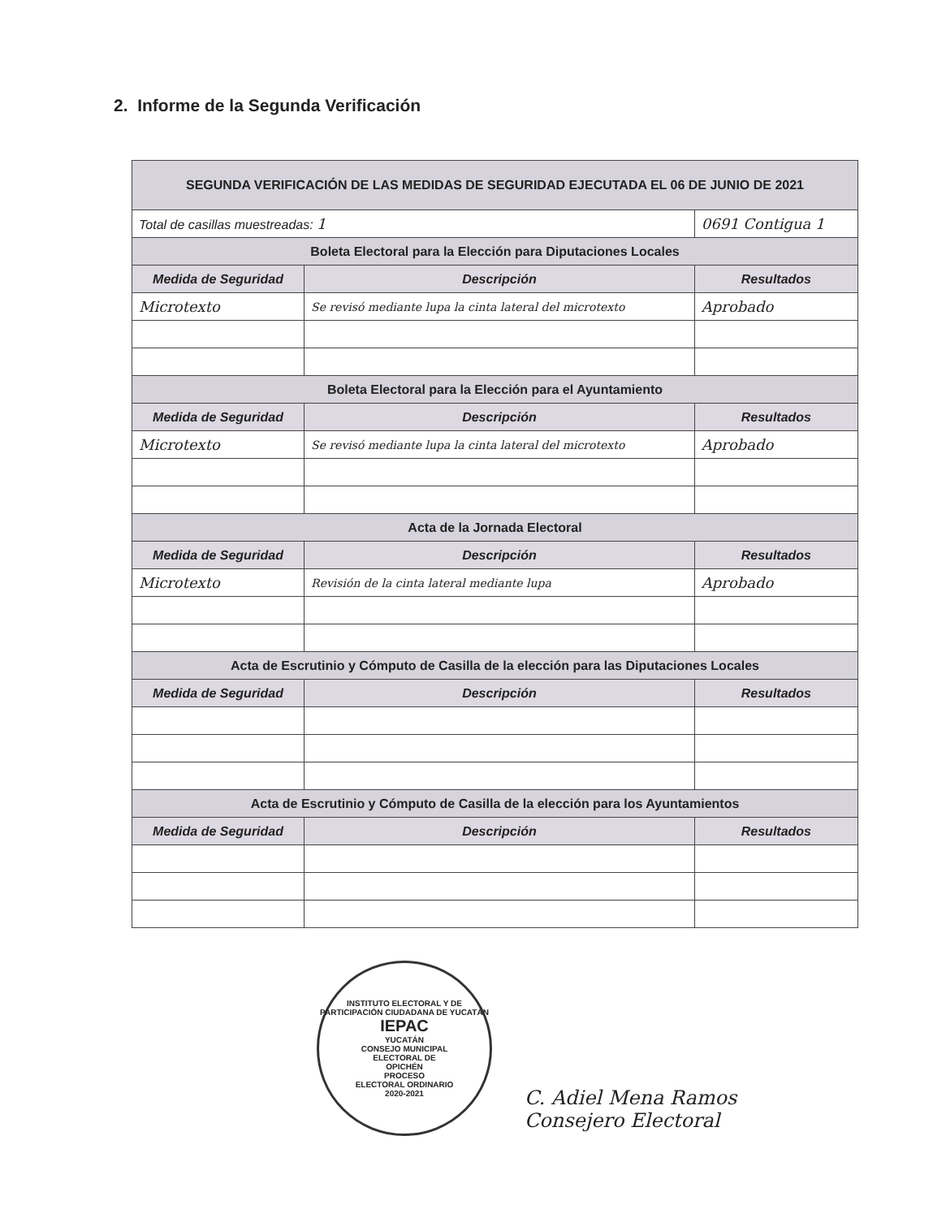2. Informe de la Segunda Verificación
| SEGUNDA VERIFICACIÓN DE LAS MEDIDAS DE SEGURIDAD EJECUTADA EL 06 DE JUNIO DE 2021 | | |
| Total de casillas muestreadas: 1 | | 0691 Contigua 1 |
| Boleta Electoral para la Elección para Diputaciones Locales | | |
| Medida de Seguridad | Descripción | Resultados |
| Microtexto | Se revisó mediante lupa la cinta lateral del microtexto | Aprobado |
| Boleta Electoral para la Elección para el Ayuntamiento | | |
| Medida de Seguridad | Descripción | Resultados |
| Microtexto | Se revisó mediante lupa la cinta lateral del microtexto | Aprobado |
| Acta de la Jornada Electoral | | |
| Medida de Seguridad | Descripción | Resultados |
| Microtexto | Revisión de la cinta lateral mediante lupa | Aprobado |
| Acta de Escrutinio y Cómputo de Casilla de la elección para las Diputaciones Locales | | |
| Medida de Seguridad | Descripción | Resultados |
| Acta de Escrutinio y Cómputo de Casilla de la elección para los Ayuntamientos | | |
| Medida de Seguridad | Descripción | Resultados |
INSTITUTO ELECTORAL Y DE PARTICIPACIÓN CIUDADANA DE YUCATÁN
IEPAC
YUCATÁN
CONSEJO MUNICIPAL
ELECTORAL DE
OPICHÉN
PROCESO
ELECTORAL ORDINARIO
2020-2021
C. Adiel Mena Ramos
Consejero Electoral